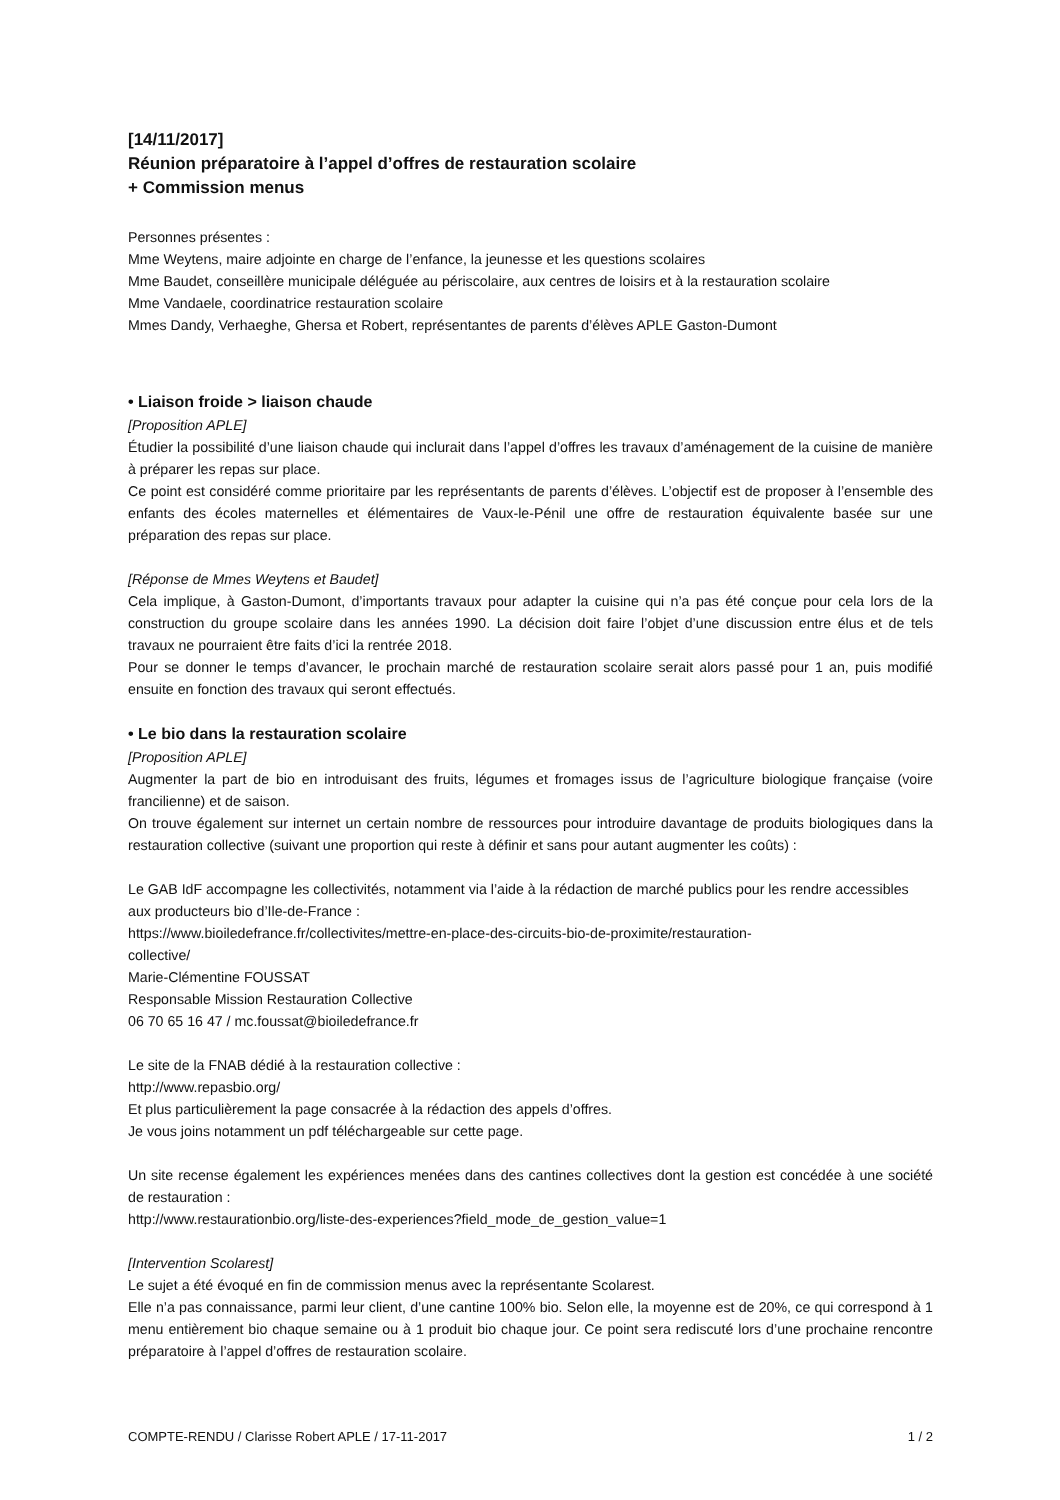[14/11/2017]
Réunion préparatoire à l’appel d’offres de restauration scolaire
+ Commission menus
Personnes présentes :
Mme Weytens, maire adjointe en charge de l’enfance, la jeunesse et les questions scolaires
Mme Baudet, conseillère municipale déléguée au périscolaire, aux centres de loisirs et à la restauration scolaire
Mme Vandaele, coordinatrice restauration scolaire
Mmes Dandy, Verhaeghe, Ghersa et Robert, représentantes de parents d’élèves APLE Gaston-Dumont
• Liaison froide > liaison chaude
[Proposition APLE]
Étudier la possibilité d’une liaison chaude qui inclurait dans l’appel d’offres les travaux d’aménagement de la cuisine de manière à préparer les repas sur place.
Ce point est considéré comme prioritaire par les représentants de parents d’élèves. L’objectif est de proposer à l’ensemble des enfants des écoles maternelles et élémentaires de Vaux-le-Pénil une offre de restauration équivalente basée sur une préparation des repas sur place.
[Réponse de Mmes Weytens et Baudet]
Cela implique, à Gaston-Dumont, d’importants travaux pour adapter la cuisine qui n’a pas été conçue pour cela lors de la construction du groupe scolaire dans les années 1990. La décision doit faire l’objet d’une discussion entre élus et de tels travaux ne pourraient être faits d’ici la rentrée 2018.
Pour se donner le temps d’avancer, le prochain marché de restauration scolaire serait alors passé pour 1 an, puis modifié ensuite en fonction des travaux qui seront effectués.
• Le bio dans la restauration scolaire
[Proposition APLE]
Augmenter la part de bio en introduisant des fruits, légumes et fromages issus de l’agriculture biologique française (voire francilienne) et de saison.
On trouve également sur internet un certain nombre de ressources pour introduire davantage de produits biologiques dans la restauration collective (suivant une proportion qui reste à définir et sans pour autant augmenter les coûts) :
Le GAB IdF accompagne les collectivités, notamment via l’aide à la rédaction de marché publics pour les rendre accessibles aux producteurs bio d’Ile-de-France :
https://www.bioiledefrance.fr/collectivites/mettre-en-place-des-circuits-bio-de-proximite/restauration-
collective/
Marie-Clémentine FOUSSAT
Responsable Mission Restauration Collective
06 70 65 16 47 / mc.foussat@bioiledefrance.fr
Le site de la FNAB dédié à la restauration collective :
http://www.repasbio.org/
Et plus particulièrement la page consacrée à la rédaction des appels d’offres.
Je vous joins notamment un pdf téléchargeable sur cette page.
Un site recense également les expériences menées dans des cantines collectives dont la gestion est concédée à une société de restauration :
http://www.restaurationbio.org/liste-des-experiences?field_mode_de_gestion_value=1
[Intervention Scolarest]
Le sujet a été évoqué en fin de commission menus avec la représentante Scolarest.
Elle n’a pas connaissance, parmi leur client, d’une cantine 100% bio. Selon elle, la moyenne est de 20%, ce qui correspond à 1 menu entièrement bio chaque semaine ou à 1 produit bio chaque jour. Ce point sera rediscuté lors d’une prochaine rencontre préparatoire à l’appel d’offres de restauration scolaire.
COMPTE-RENDU / Clarisse Robert APLE / 17-11-2017 1 / 2